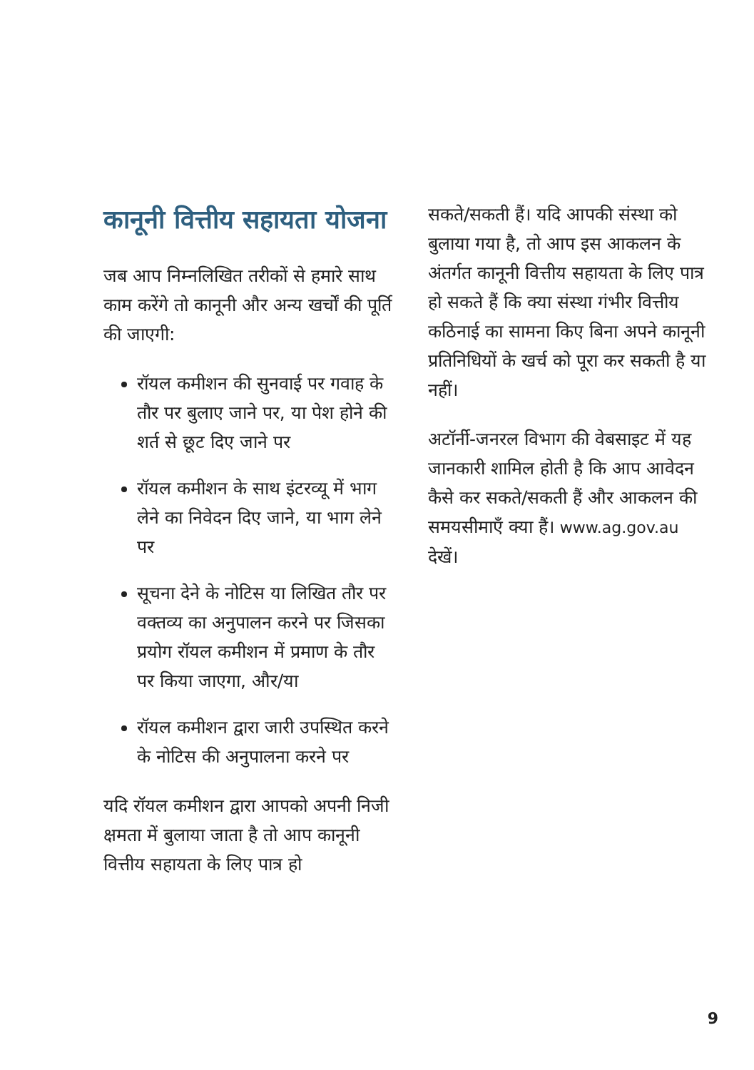कानूनी वित्तीय सहायता योजना
जब आप निम्नलिखित तरीकों से हमारे साथ काम करेंगे तो कानूनी और अन्य खर्चों की पूर्ति की जाएगी:
रॉयल कमीशन की सुनवाई पर गवाह के तौर पर बुलाए जाने पर, या पेश होने की शर्त से छूट दिए जाने पर
रॉयल कमीशन के साथ इंटरव्यू में भाग लेने का निवेदन दिए जाने, या भाग लेने पर
सूचना देने के नोटिस या लिखित तौर पर वक्तव्य का अनुपालन करने पर जिसका प्रयोग रॉयल कमीशन में प्रमाण के तौर पर किया जाएगा, और/या
रॉयल कमीशन द्वारा जारी उपस्थित करने के नोटिस की अनुपालना करने पर
यदि रॉयल कमीशन द्वारा आपको अपनी निजी क्षमता में बुलाया जाता है तो आप कानूनी वित्तीय सहायता के लिए पात्र हो
सकते/सकती हैं। यदि आपकी संस्था को बुलाया गया है, तो आप इस आकलन के अंतर्गत कानूनी वित्तीय सहायता के लिए पात्र हो सकते हैं कि क्या संस्था गंभीर वित्तीय कठिनाई का सामना किए बिना अपने कानूनी प्रतिनिधियों के खर्च को पूरा कर सकती है या नहीं।
अटॉर्नी-जनरल विभाग की वेबसाइट में यह जानकारी शामिल होती है कि आप आवेदन कैसे कर सकते/सकती हैं और आकलन की समयसीमाएँ क्या हैं। www.ag.gov.au देखें।
9